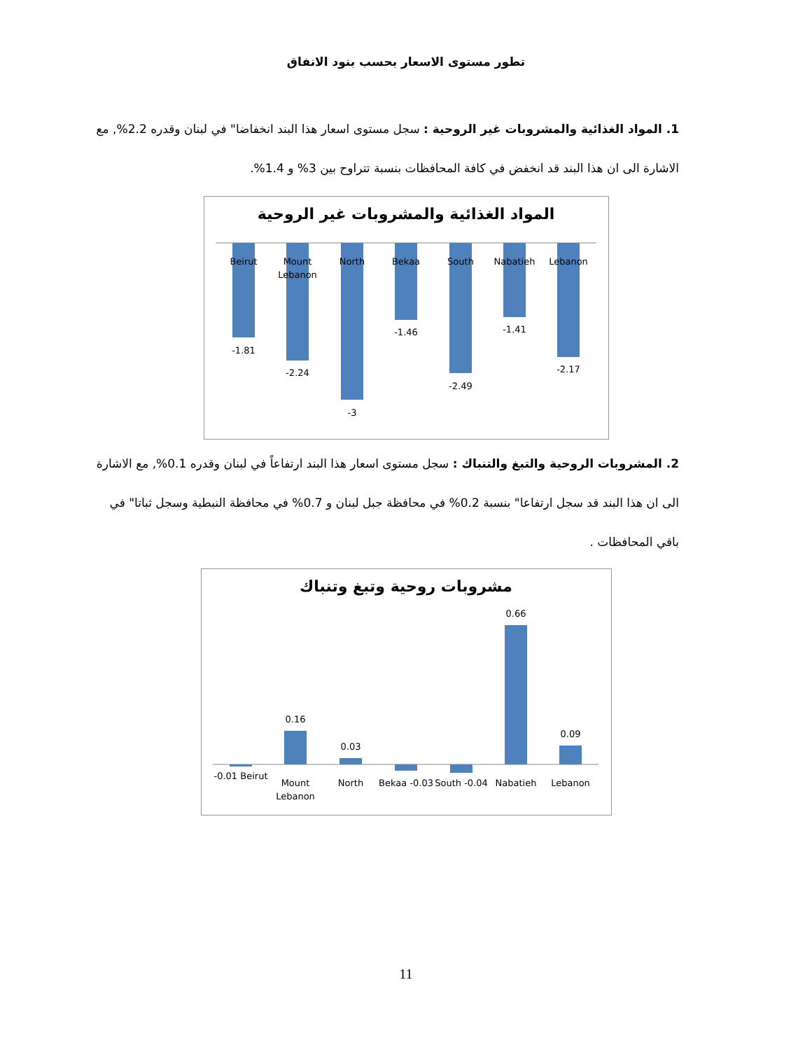تطور مستوى الاسعار بحسب بنود الانفاق
1. المواد الغذائية والمشروبات غير الروحية : سجل مستوى اسعار هذا البند انخفاضا" في لبنان وقدره 2.2%, مع الاشارة الى ان هذا البند قد انخفض في كافة المحافظات بنسبة تتراوح بين 3% و 1.4%.
المواد الغذائية والمشروبات غير الروحية
Beirut
Mount
Lebanon
North
Bekaa
South
Nabatieh
Lebanon
-1.81
-2.24
-3
-1.46
-2.49
-1.41
-2.17
2. المشروبات الروحية والتبغ والتنباك : سجل مستوى اسعار هذا البند ارتفاعاً في لبنان وقدره 0.1%, مع الاشارة الى ان هذا البند قد سجل ارتفاعا" بنسبة 0.2% في محافظة جبل لبنان و 0.7% في محافظة النبطية وسجل ثباتا" في باقي المحافظات .
مشروبات روحية وتبغ وتنباك
-0.01 Beirut
Mount
Lebanon
North
Bekaa -0.03
South -0.04
Nabatieh
Lebanon
0.16
0.03
0.66
0.09
11